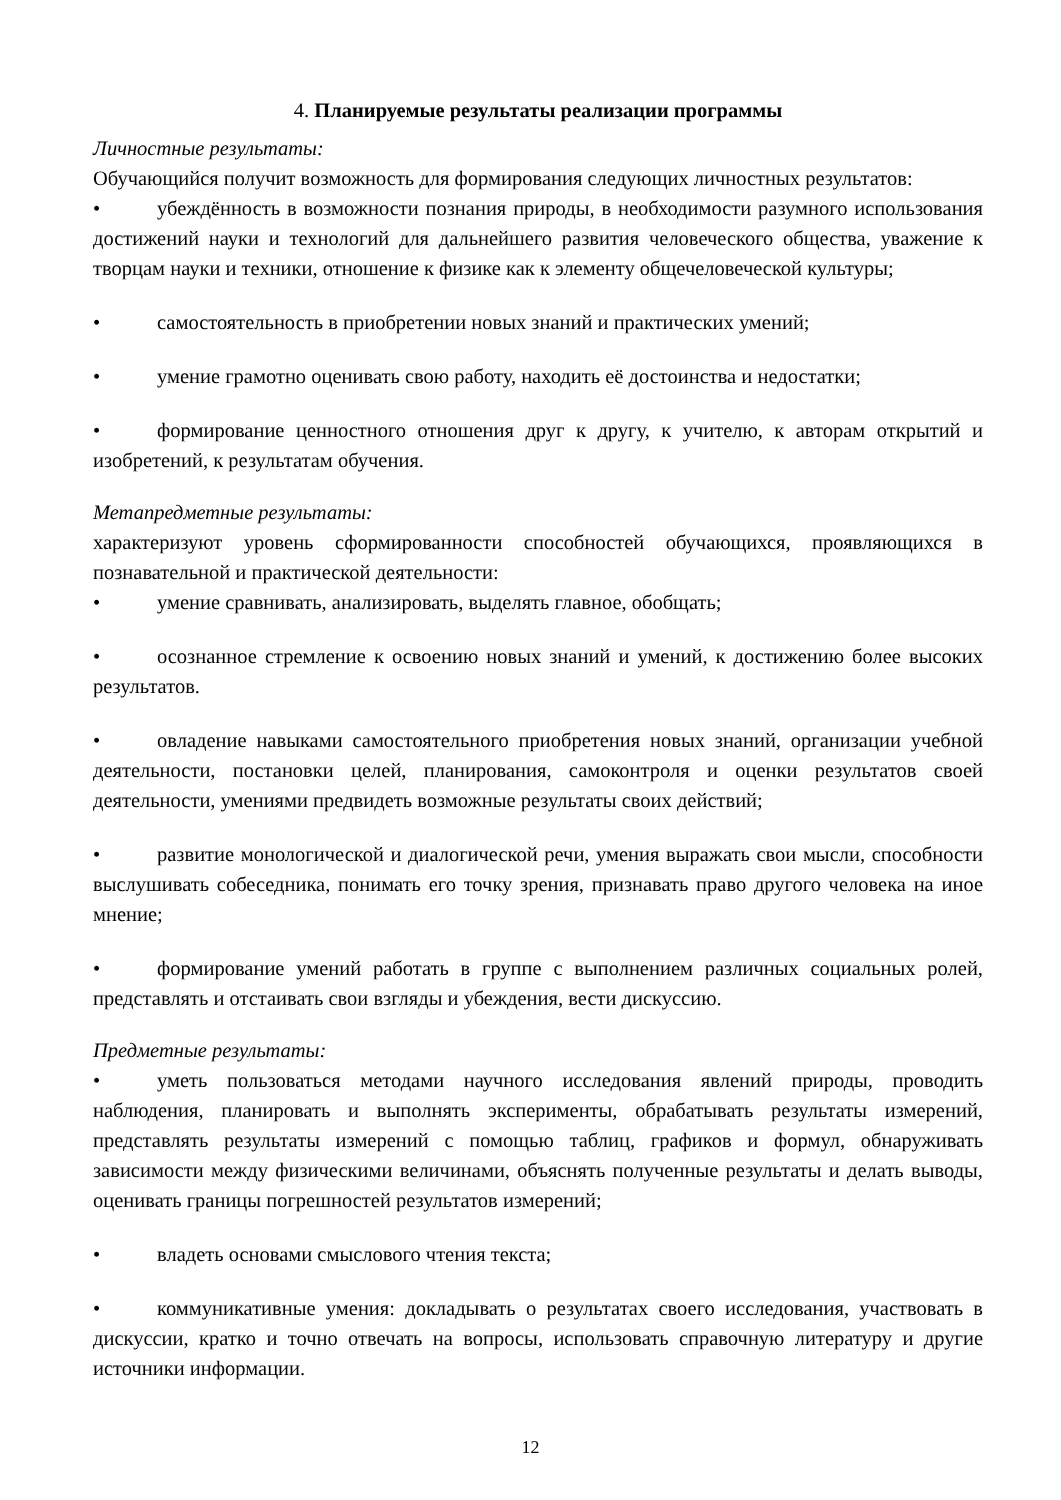4. Планируемые результаты реализации программы
Личностные результаты:
Обучающийся получит возможность для формирования следующих личностных результатов:
• убеждённость в возможности познания природы, в необходимости разумного использования достижений науки и технологий для дальнейшего развития человеческого общества, уважение к творцам науки и техники, отношение к физике как к элементу общечеловеческой культуры;
• самостоятельность в приобретении новых знаний и практических умений;
• умение грамотно оценивать свою работу, находить её достоинства и недостатки;
• формирование ценностного отношения друг к другу, к учителю, к авторам открытий и изобретений, к результатам обучения.
Метапредметные результаты:
характеризуют уровень сформированности способностей обучающихся, проявляющихся в познавательной и практической деятельности:
• умение сравнивать, анализировать, выделять главное, обобщать;
• осознанное стремление к освоению новых знаний и умений, к достижению более высоких результатов.
• овладение навыками самостоятельного приобретения новых знаний, организации учебной деятельности, постановки целей, планирования, самоконтроля и оценки результатов своей деятельности, умениями предвидеть возможные результаты своих действий;
• развитие монологической и диалогической речи, умения выражать свои мысли, способности выслушивать собеседника, понимать его точку зрения, признавать право другого человека на иное мнение;
• формирование умений работать в группе с выполнением различных социальных ролей, представлять и отстаивать свои взгляды и убеждения, вести дискуссию.
Предметные результаты:
• уметь пользоваться методами научного исследования явлений природы, проводить наблюдения, планировать и выполнять эксперименты, обрабатывать результаты измерений, представлять результаты измерений с помощью таблиц, графиков и формул, обнаруживать зависимости между физическими величинами, объяснять полученные результаты и делать выводы, оценивать границы погрешностей результатов измерений;
• владеть основами смыслового чтения текста;
• коммуникативные умения: докладывать о результатах своего исследования, участвовать в дискуссии, кратко и точно отвечать на вопросы, использовать справочную литературу и другие источники информации.
12